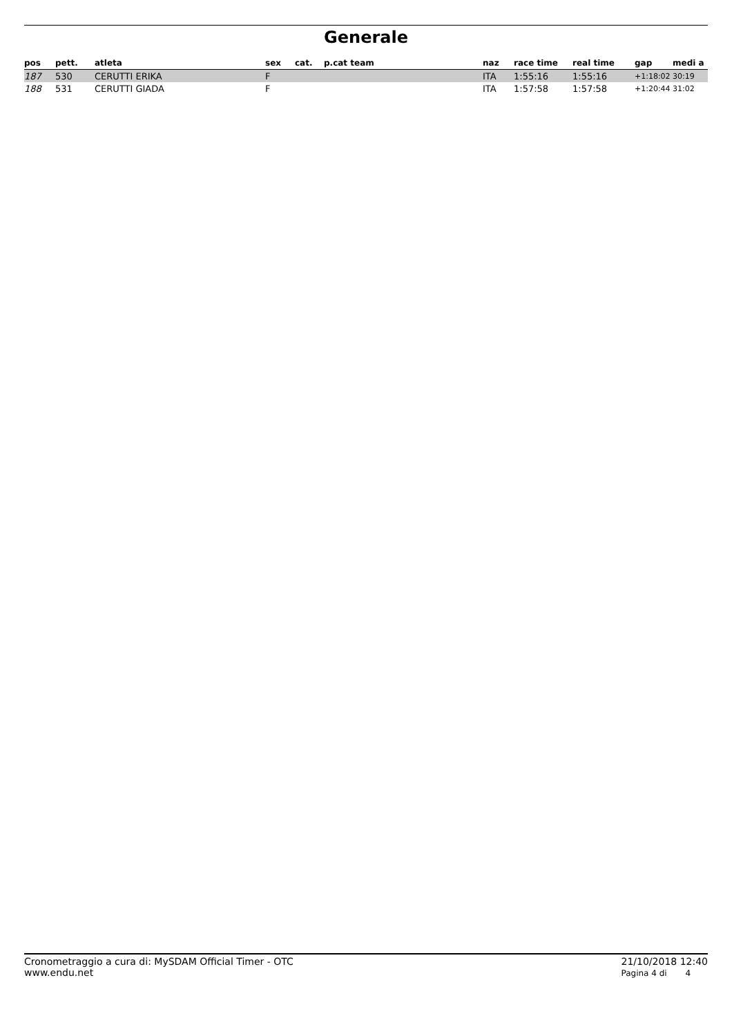Generale
| pos | pett. | atleta | sex | cat. | p.cat team | naz | race time | real time | gap | medi a |
| --- | --- | --- | --- | --- | --- | --- | --- | --- | --- | --- |
| 187 | 530 | CERUTTI ERIKA | F | | | ITA | 1:55:16 | 1:55:16 | +1:18:02 | 30:19 |
| 188 | 531 | CERUTTI GIADA | F | | | ITA | 1:57:58 | 1:57:58 | +1:20:44 | 31:02 |
Cronometraggio a cura di: MySDAM Official Timer - OTC
www.endu.net
21/10/2018 12:40
Pagina 4 di 4